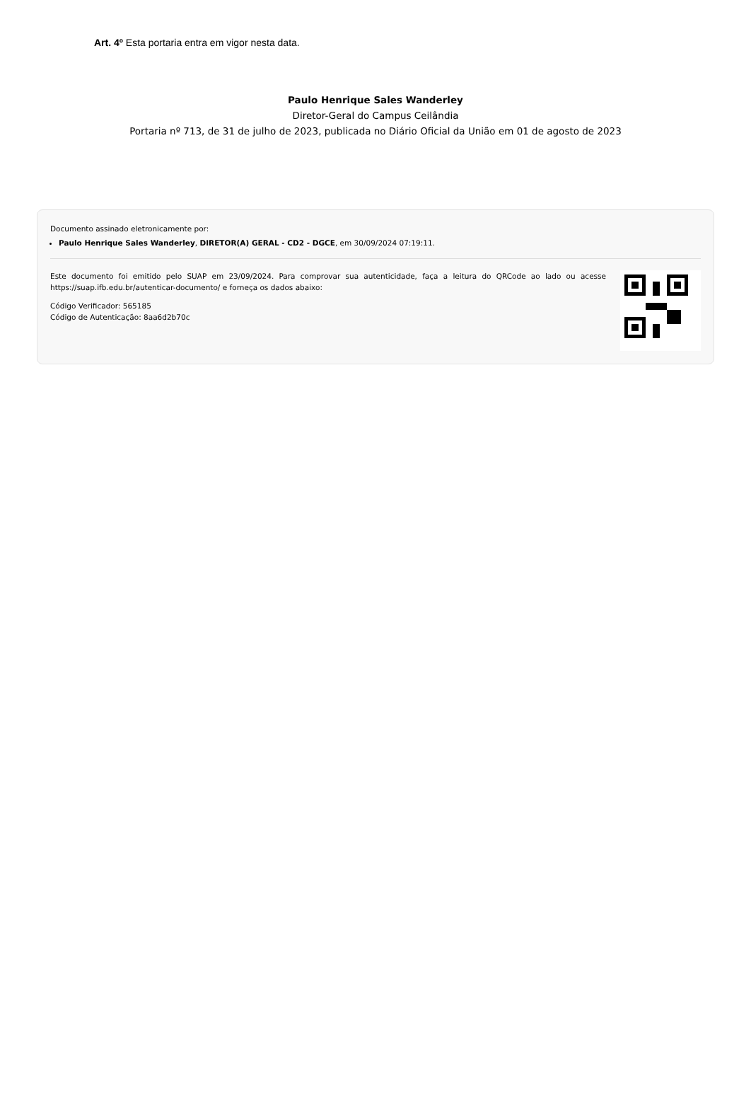Art. 4º Esta portaria entra em vigor nesta data.
Paulo Henrique Sales Wanderley
Diretor-Geral do Campus Ceilândia
Portaria nº 713, de 31 de julho de 2023, publicada no Diário Oficial da União em 01 de agosto de 2023
Documento assinado eletronicamente por:
Paulo Henrique Sales Wanderley, DIRETOR(A) GERAL - CD2 - DGCE, em 30/09/2024 07:19:11.
Este documento foi emitido pelo SUAP em 23/09/2024. Para comprovar sua autenticidade, faça a leitura do QRCode ao lado ou acesse https://suap.ifb.edu.br/autenticar-documento/ e forneça os dados abaixo:
Código Verificador: 565185
Código de Autenticação: 8aa6d2b70c